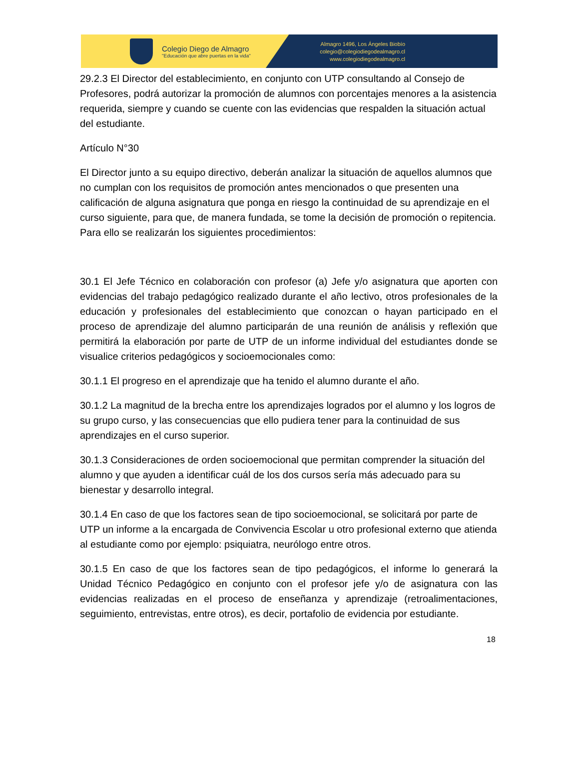Colegio Diego de Almagro
"Educación que abre puertas en la vida"
Almagro 1496, Los Ángeles Biobío
colegio@colegiodiegodealmagro.cl
www.colegiodiegodealmagro.cl
29.2.3 El Director del establecimiento, en conjunto con UTP consultando al Consejo de Profesores, podrá autorizar la promoción de alumnos con porcentajes menores a la asistencia requerida, siempre y cuando se cuente con las evidencias que respalden la situación actual del estudiante.
Artículo N°30
El Director junto a su equipo directivo, deberán analizar la situación de aquellos alumnos que no cumplan con los requisitos de promoción antes mencionados o que presenten una calificación de alguna asignatura que ponga en riesgo la continuidad de su aprendizaje en el curso siguiente, para que, de manera fundada, se tome la decisión de promoción o repitencia. Para ello se realizarán los siguientes procedimientos:
30.1 El Jefe Técnico en colaboración con profesor (a) Jefe y/o asignatura que aporten con evidencias del trabajo pedagógico realizado durante el año lectivo, otros profesionales de la educación y profesionales del establecimiento que conozcan o hayan participado en el proceso de aprendizaje del alumno participarán de una reunión de análisis y reflexión que permitirá la elaboración por parte de UTP de un informe individual del estudiantes donde se visualice criterios pedagógicos y socioemocionales como:
30.1.1 El progreso en el aprendizaje que ha tenido el alumno durante el año.
30.1.2 La magnitud de la brecha entre los aprendizajes logrados por el alumno y los logros de su grupo curso, y las consecuencias que ello pudiera tener para la continuidad de sus aprendizajes en el curso superior.
30.1.3 Consideraciones de orden socioemocional que permitan comprender la situación del alumno y que ayuden a identificar cuál de los dos cursos sería más adecuado para su bienestar y desarrollo integral.
30.1.4 En caso de que los factores sean de tipo socioemocional, se solicitará por parte de UTP un informe a la encargada de Convivencia Escolar u otro profesional externo que atienda al estudiante como por ejemplo: psiquiatra, neurólogo entre otros.
30.1.5 En caso de que los factores sean de tipo pedagógicos, el informe lo generará la Unidad Técnico Pedagógico en conjunto con el profesor jefe y/o de asignatura con las evidencias realizadas en el proceso de enseñanza y aprendizaje (retroalimentaciones, seguimiento, entrevistas, entre otros), es decir, portafolio de evidencia por estudiante.
18